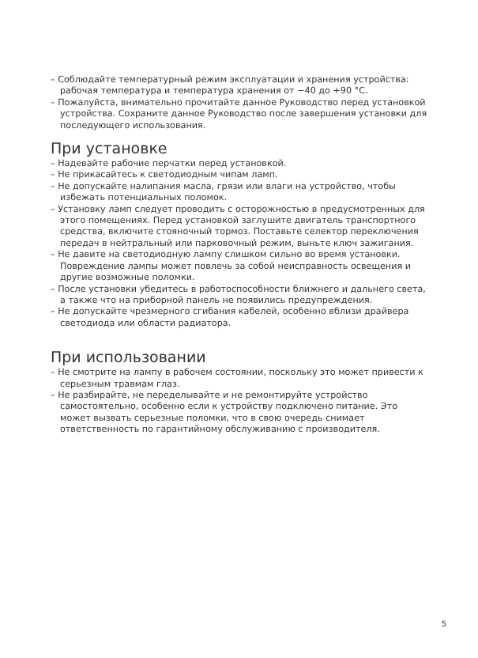– Соблюдайте температурный режим эксплуатации и хранения устройства: рабочая температура и температура хранения от −40 до +90 °C.
– Пожалуйста, внимательно прочитайте данное Руководство перед установкой устройства. Сохраните данное Руководство после завершения установки для последующего использования.
При установке
– Надевайте рабочие перчатки перед установкой.
– Не прикасайтесь к светодиодным чипам ламп.
– Не допускайте налипания масла, грязи или влаги на устройство, чтобы избежать потенциальных поломок.
– Установку ламп следует проводить с осторожностью в предусмотренных для этого помещениях. Перед установкой заглушите двигатель транспортного средства, включите стояночный тормоз. Поставьте селектор переключения передач в нейтральный или парковочный режим, выньте ключ зажигания.
– Не давите на светодиодную лампу слишком сильно во время установки. Повреждение лампы может повлечь за собой неисправность освещения и другие возможные поломки.
– После установки убедитесь в работоспособности ближнего и дальнего света, а также что на приборной панель не появились предупреждения.
– Не допускайте чрезмерного сгибания кабелей, особенно вблизи драйвера светодиода или области радиатора.
При использовании
– Не смотрите на лампу в рабочем состоянии, поскольку это может привести к серьезным травмам глаз.
– Не разбирайте, не переделывайте и не ремонтируйте устройство самостоятельно, особенно если к устройству подключено питание. Это может вызвать серьезные поломки, что в свою очередь снимает ответственность по гарантийному обслуживанию с производителя.
5